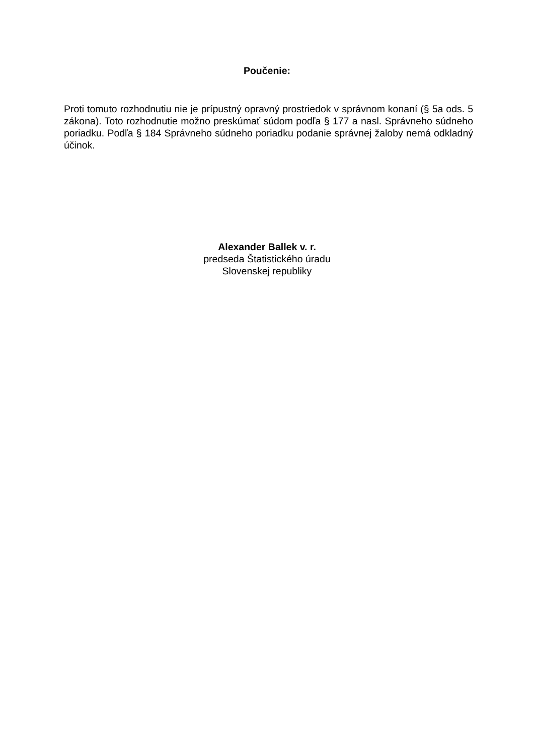Poučenie:
Proti tomuto rozhodnutiu nie je prípustný opravný prostriedok v správnom konaní (§ 5a ods. 5 zákona). Toto rozhodnutie možno preskúmať súdom podľa § 177 a nasl. Správneho súdneho poriadku. Podľa § 184 Správneho súdneho poriadku podanie správnej žaloby nemá odkladný účinok.
Alexander Ballek v. r.
predseda Štatistického úradu
Slovenskej republiky